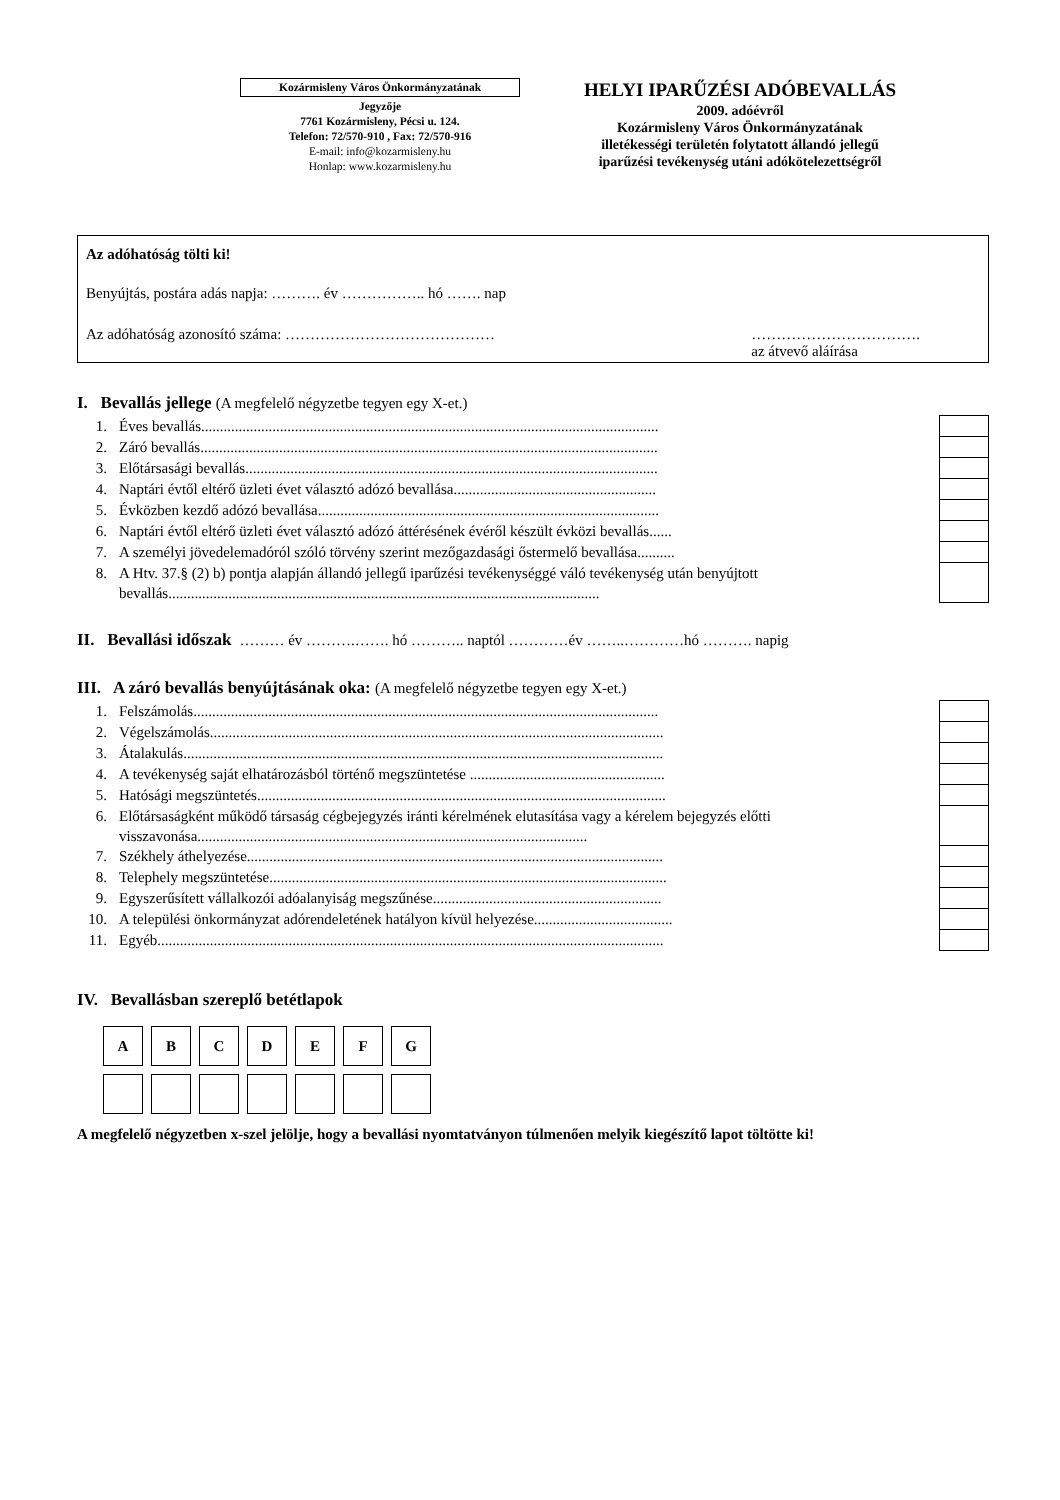Kozármisleny Város Önkormányzatának
Jegyzője
7761 Kozármisleny, Pécsi u. 124.
Telefon: 72/570-910 , Fax: 72/570-916
E-mail: info@kozarmisleny.hu
Honlap: www.kozarmisleny.hu
HELYI IPARŰZÉSI ADÓBEVALLÁS
2009. adóévről
Kozármisleny Város Önkormányzatának
illetékességi területén folytatott állandó jellegű
iparűzési tevékenység utáni adókötelezettségről
Az adóhatóság tölti ki!
Benyújtás, postára adás napja: ………. év …………….. hó ……. nap
Az adóhatóság azonosító száma: …………………………………… …………………………….
az átvevő aláírása
I. Bevallás jellege (A megfelelő négyzetbe tegyen egy X-et.)
| 1. | Éves bevallás.......................................................................................................................... | | |
| 2. | Záró bevallás.......................................................................................................................... | | |
| 3. | Előtársasági bevallás.............................................................................................................. | | |
| 4. | Naptári évtől eltérő üzleti évet választó adózó bevallása...................................................... | | |
| 5. | Évközben kezdő adózó bevallása........................................................................................... | | |
| 6. | Naptári évtől eltérő üzleti évet választó adózó áttérésének évéről készült évközi bevallás...... | | |
| 7. | A személyi jövedelemadóról szóló törvény szerint mezőgazdasági őstermelő bevallása.......... | | |
| 8. | A Htv. 37.§ (2) b) pontja alapján állandó jellegű iparűzési tevékenységgé váló tevékenység után benyújtott bevallás................................................................................................................... | | |
II. Bevallási időszak ……… év ……….……. hó ……….. naptól …………év ……..…………hó ………. napig
III. A záró bevallás benyújtásának oka: (A megfelelő négyzetbe tegyen egy X-et.)
| 1. | Felszámolás............................................................................................................................ | | |
| 2. | Végelszámolás......................................................................................................................... | | |
| 3. | Átalakulás................................................................................................................................ | | |
| 4. | A tevékenység saját elhatározásból történő megszüntetése .................................................... | | |
| 5. | Hatósági megszüntetés............................................................................................................. | | |
| 6. | Előtársaságként működő társaság cégbejegyzés iránti kérelmének elutasítása vagy a kérelem bejegyzés előtti visszavonása........................................................................................................ | | |
| 7. | Székhely áthelyezése............................................................................................................... | | |
| 8. | Telephely megszüntetése.......................................................................................................... | | |
| 9. | Egyszerűsített vállalkozói adóalanyiság megszűnése............................................................. | | |
| 10. | A települési önkormányzat adórendeletének hatályon kívül helyezése..................................... | | |
| 11. | Egyéb....................................................................................................................................... | | |
IV. Bevallásban szereplő betétlapok
A B C D E F G
A megfelelő négyzetben x-szel jelölje, hogy a bevallási nyomtatványon túlmenően melyik kiegészítő lapot töltötte ki!